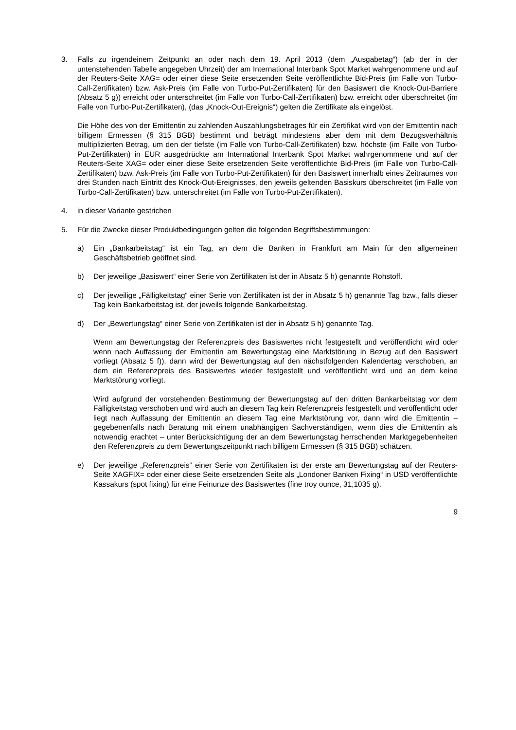3. Falls zu irgendeinem Zeitpunkt an oder nach dem 19. April 2013 (dem „Ausgabetag“) (ab der in der untenstehenden Tabelle angegeben Uhrzeit) der am International Interbank Spot Market wahrgenommene und auf der Reuters-Seite XAG= oder einer diese Seite ersetzenden Seite veröffentlichte Bid-Preis (im Falle von Turbo-Call-Zertifikaten) bzw. Ask-Preis (im Falle von Turbo-Put-Zertifikaten) für den Basiswert die Knock-Out-Barriere (Absatz 5 g)) erreicht oder unterschreitet (im Falle von Turbo-Call-Zertifikaten) bzw. erreicht oder überschreitet (im Falle von Turbo-Put-Zertifikaten), (das „Knock-Out-Ereignis“) gelten die Zertifikate als eingelöst.
Die Höhe des von der Emittentin zu zahlenden Auszahlungsbetrages für ein Zertifikat wird von der Emittentin nach billigem Ermessen (§ 315 BGB) bestimmt und beträgt mindestens aber dem mit dem Bezugsverhältnis multiplizierten Betrag, um den der tiefste (im Falle von Turbo-Call-Zertifikaten) bzw. höchste (im Falle von Turbo-Put-Zertifikaten) in EUR ausgedrückte am International Interbank Spot Market wahrgenommene und auf der Reuters-Seite XAG= oder einer diese Seite ersetzenden Seite veröffentlichte Bid-Preis (im Falle von Turbo-Call-Zertifikaten) bzw. Ask-Preis (im Falle von Turbo-Put-Zertifikaten) für den Basiswert innerhalb eines Zeitraumes von drei Stunden nach Eintritt des Knock-Out-Ereignisses, den jeweils geltenden Basiskurs überschreitet (im Falle von Turbo-Call-Zertifikaten) bzw. unterschreitet (im Falle von Turbo-Put-Zertifikaten).
4. in dieser Variante gestrichen
5. Für die Zwecke dieser Produktbedingungen gelten die folgenden Begriffsbestimmungen:
a) Ein „Bankarbeitstag“ ist ein Tag, an dem die Banken in Frankfurt am Main für den allgemeinen Geschäftsbetrieb geöffnet sind.
b) Der jeweilige „Basiswert“ einer Serie von Zertifikaten ist der in Absatz 5 h) genannte Rohstoff.
c) Der jeweilige „Fälligkeitstag“ einer Serie von Zertifikaten ist der in Absatz 5 h) genannte Tag bzw., falls dieser Tag kein Bankarbeitstag ist, der jeweils folgende Bankarbeitstag.
d) Der „Bewertungstag“ einer Serie von Zertifikaten ist der in Absatz 5 h) genannte Tag.
Wenn am Bewertungstag der Referenzpreis des Basiswertes nicht festgestellt und veröffentlicht wird oder wenn nach Auffassung der Emittentin am Bewertungstag eine Marktstörung in Bezug auf den Basiswert vorliegt (Absatz 5 f)), dann wird der Bewertungstag auf den nächstfolgenden Kalendertag verschoben, an dem ein Referenzpreis des Basiswertes wieder festgestellt und veröffentlicht wird und an dem keine Marktstörung vorliegt.
Wird aufgrund der vorstehenden Bestimmung der Bewertungstag auf den dritten Bankarbeitstag vor dem Fälligkeitstag verschoben und wird auch an diesem Tag kein Referenzpreis festgestellt und veröffentlicht oder liegt nach Auffassung der Emittentin an diesem Tag eine Marktstörung vor, dann wird die Emittentin – gegebenenfalls nach Beratung mit einem unabhängigen Sachverständigen, wenn dies die Emittentin als notwendig erachtet – unter Berücksichtigung der an dem Bewertungstag herrschenden Marktgegebenheiten den Referenzpreis zu dem Bewertungszeitpunkt nach billigem Ermessen (§ 315 BGB) schätzen.
e) Der jeweilige „Referenzpreis“ einer Serie von Zertifikaten ist der erste am Bewertungstag auf der Reuters-Seite XAGFIX= oder einer diese Seite ersetzenden Seite als „Londoner Banken Fixing“ in USD veröffentlichte Kassakurs (spot fixing) für eine Feinunze des Basiswertes (fine troy ounce, 31,1035 g).
9